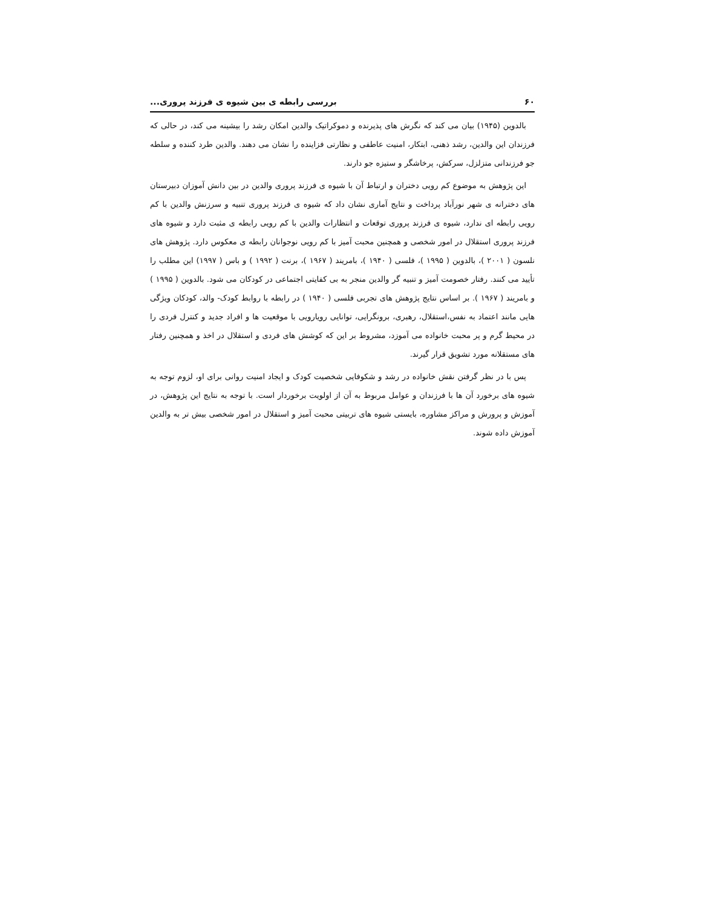۶۰ بررسی رابطه ی بین شیوه ی فرزند پروری...
بالدوین (۱۹۴۵) بیان می کند که نگرش های پذیرنده و دموکراتیک والدین امکان رشد را بیشینه می کند، در حالی که فرزندان این والدین، رشد ذهنی، ابتکار، امنیت عاطفی و نظارتی فزاینده را نشان می دهند. والدین طرد کننده و سلطه جو فرزندانی متزلزل، سرکش، پرخاشگر و ستیزه جو دارند.
این پژوهش به موضوع کم رویی دختران و ارتباط آن با شیوه ی فرزند پروری والدین در بین دانش آموزان دبیرستان های دخترانه ی شهر نورآباد پرداخت و نتایج آماری نشان داد که شیوه ی فرزند پروری تنبیه و سرزنش والدین با کم رویی رابطه ای ندارد، شیوه ی فرزند پروری توقعات و انتظارات والدین با کم رویی رابطه ی مثبت دارد و شیوه های فرزند پروری استقلال در امور شخصی و همچنین محبت آمیز با کم رویی نوجوانان رابطه ی معکوس دارد. پژوهش های نلسون ( ۲۰۰۱ )، بالدوین ( ۱۹۹۵ )، فلسی ( ۱۹۴۰ )، بامریند ( ۱۹۶۷ )، برنت ( ۱۹۹۲ ) و باس ( ۱۹۹۷) این مطلب را تأیید می کنند. رفتار خصومت آمیز و تنبیه گر والدین منجر به بی کفایتی اجتماعی در کودکان می شود. بالدوین ( ۱۹۹۵ ) و بامریند ( ۱۹۶۷ ). بر اساس نتایج پژوهش های تجربی فلسی ( ۱۹۴۰ ) در رابطه با روابط کودک- والد، کودکان ویژگی هایی مانند اعتماد به نفس،استقلال، رهبری، برونگرایی، توانایی رویارویی با موقعیت ها و افراد جدید و کنترل فردی را در محیط گرم و پر محبت خانواده می آموزد، مشروط بر این که کوشش های فردی و استقلال در اخذ و همچنین رفتار های مستقلانه مورد تشویق قرار گیرند.
پس با در نظر گرفتن نقش خانواده در رشد و شکوفایی شخصیت کودک و ایجاد امنیت روانی برای او، لزوم توجه به شیوه های برخورد آن ها با فرزندان و عوامل مربوط به آن از اولویت برخوردار است. با توجه به نتایج این پژوهش، در آموزش و پرورش و مراکز مشاوره، بایستی شیوه های تربیتی محبت آمیز و استقلال در امور شخصی بیش تر به والدین آموزش داده شوند.